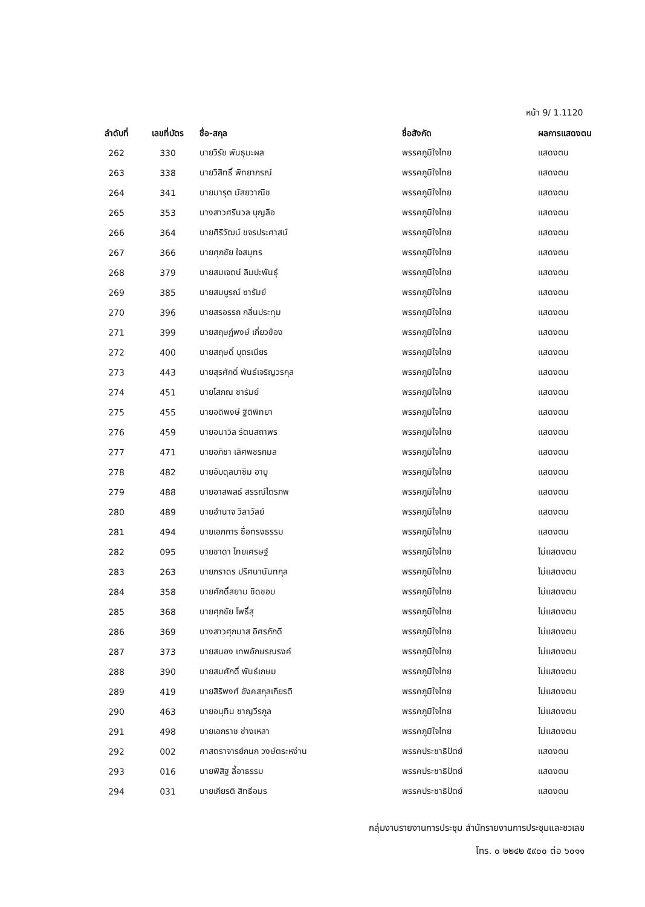หน้า 9/ 1.1120
| ลำดับที่ | เลขที่บัตร | ชื่อ-สกุล | ชื่อสังกัด | ผลการแสดงตน |
| --- | --- | --- | --- | --- |
| 262 | 330 | นายวิรัช พันธุมะผล | พรรคภูมิใจไทย | แสดงตน |
| 263 | 338 | นายวิสิทธิ์ พิทยาภรณ์ | พรรคภูมิใจไทย | แสดงตน |
| 264 | 341 | นายมารุต มัสยวาณิช | พรรคภูมิใจไทย | แสดงตน |
| 265 | 353 | นางสาวศรีนวล บุญลือ | พรรคภูมิใจไทย | แสดงตน |
| 266 | 364 | นายศิริวัฒน์ ขจรประศาสน์ | พรรคภูมิใจไทย | แสดงตน |
| 267 | 366 | นายศุภชัย ใจสมุทร | พรรคภูมิใจไทย | แสดงตน |
| 268 | 379 | นายสมเจตน์ ลิมปะพันธุ์ | พรรคภูมิใจไทย | แสดงตน |
| 269 | 385 | นายสมบูรณ์ ซารัมย์ | พรรคภูมิใจไทย | แสดงตน |
| 270 | 396 | นายสรอรรถ กลิ่นประทุม | พรรคภูมิใจไทย | แสดงตน |
| 271 | 399 | นายสฤษฏ์พงษ์ เกี่ยวข้อง | พรรคภูมิใจไทย | แสดงตน |
| 272 | 400 | นายสฤษดิ์ บุตรเนียร | พรรคภูมิใจไทย | แสดงตน |
| 273 | 443 | นายสุรศักดิ์ พันธ์เจริญวรกุล | พรรคภูมิใจไทย | แสดงตน |
| 274 | 451 | นายโสภณ ซารัมย์ | พรรคภูมิใจไทย | แสดงตน |
| 275 | 455 | นายอดิพงษ์ ฐิติพิทยา | พรรคภูมิใจไทย | แสดงตน |
| 276 | 459 | นายอนาวิล รัตนสถาพร | พรรคภูมิใจไทย | แสดงตน |
| 277 | 471 | นายอภิชา เลิศพชรกมล | พรรคภูมิใจไทย | แสดงตน |
| 278 | 482 | นายอับดุลบาซิม อาบู | พรรคภูมิใจไทย | แสดงตน |
| 279 | 488 | นายอาสพลธ์ สรรณ์ไตรภพ | พรรคภูมิใจไทย | แสดงตน |
| 280 | 489 | นายอำนาจ วิลาวัลย์ | พรรคภูมิใจไทย | แสดงตน |
| 281 | 494 | นายเอกการ ซื่อทรงธรรม | พรรคภูมิใจไทย | แสดงตน |
| 282 | 095 | นายชาดา ไทยเศรษฐ์ | พรรคภูมิใจไทย | ไม่แสดงตน |
| 283 | 263 | นายภราดร ปริศนานันทกุล | พรรคภูมิใจไทย | ไม่แสดงตน |
| 284 | 358 | นายศักดิ์สยาม ชิดชอบ | พรรคภูมิใจไทย | ไม่แสดงตน |
| 285 | 368 | นายศุภชัย โพธิ์สุ | พรรคภูมิใจไทย | ไม่แสดงตน |
| 286 | 369 | นางสาวศุภมาส อิศรภักดี | พรรคภูมิใจไทย | ไม่แสดงตน |
| 287 | 373 | นายสนอง เทพอักษรณรงค์ | พรรคภูมิใจไทย | ไม่แสดงตน |
| 288 | 390 | นายสมศักดิ์ พันธ์เกษม | พรรคภูมิใจไทย | ไม่แสดงตน |
| 289 | 419 | นายสิริพงศ์ อังคสกุลเกียรติ | พรรคภูมิใจไทย | ไม่แสดงตน |
| 290 | 463 | นายอนุทิน ชาญวีรกูล | พรรคภูมิใจไทย | ไม่แสดงตน |
| 291 | 498 | นายเอกราช ช่างเหลา | พรรคภูมิใจไทย | ไม่แสดงตน |
| 292 | 002 | ศาสตราจารย์กนก วงษ์ตระหง่าน | พรรคประชาธิปัตย์ | แสดงตน |
| 293 | 016 | นายพิสิฐ ลี้อาธรรม | พรรคประชาธิปัตย์ | แสดงตน |
| 294 | 031 | นายเกียรติ สิทธีอมร | พรรคประชาธิปัตย์ | แสดงตน |
กลุ่มงานรายงานการประชุม สำนักรายงานการประชุมและชวเลข
โทร. ๐ ๒๒๔๒ ๕๙๐๐ ต่อ ๖๐๑๑